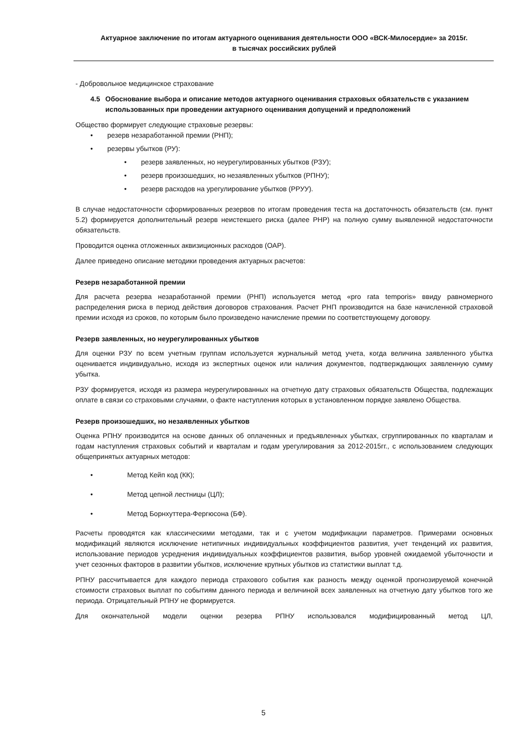Актуарное заключение по итогам актуарного оценивания деятельности ООО «ВСК-Милосердие» за 2015г.
в тысячах российских рублей
- Добровольное медицинское страхование
4.5 Обоснование выбора и описание методов актуарного оценивания страховых обязательств с указанием использованных при проведении актуарного оценивания допущений и предположений
Общество формирует следующие страховые резервы:
• резерв незаработанной премии (РНП);
• резервы убытков (РУ):
• резерв заявленных, но неурегулированных убытков (РЗУ);
• резерв произошедших, но незаявленных убытков (РПНУ);
• резерв расходов на урегулирование убытков (РРУУ).
В случае недостаточности сформированных резервов по итогам проведения теста на достаточность обязательств (см. пункт 5.2) формируется дополнительный резерв неистекшего риска (далее РНР) на полную сумму выявленной недостаточности обязательств.
Проводится оценка отложенных аквизиционных расходов (ОАР).
Далее приведено описание методики проведения актуарных расчетов:
Резерв незаработанной премии
Для расчета резерва незаработанной премии (РНП) используется метод «pro rata temporis» ввиду равномерного распределения риска в период действия договоров страхования. Расчет РНП производится на базе начисленной страховой премии исходя из сроков, по которым было произведено начисление премии по соответствующему договору.
Резерв заявленных, но неурегулированных убытков
Для оценки РЗУ по всем учетным группам используется журнальный метод учета, когда величина заявленного убытка оценивается индивидуально, исходя из экспертных оценок или наличия документов, подтверждающих заявленную сумму убытка.
РЗУ формируется, исходя из размера неурегулированных на отчетную дату страховых обязательств Общества, подлежащих оплате в связи со страховыми случаями, о факте наступления которых в установленном порядке заявлено Общества.
Резерв произошедших, но незаявленных убытков
Оценка РПНУ производится на основе данных об оплаченных и предъявленных убытках, сгруппированных по кварталам и годам наступления страховых событий и кварталам и годам урегулирования за 2012-2015гг., с использованием следующих общепринятых актуарных методов:
• Метод Кейп код (КК);
• Метод цепной лестницы (ЦЛ);
• Метод Борнхуттера-Фергюсона (БФ).
Расчеты проводятся как классическими методами, так и с учетом модификации параметров. Примерами основных модификаций являются исключение нетипичных индивидуальных коэффициентов развития, учет тенденций их развития, использование периодов усреднения индивидуальных коэффициентов развития, выбор уровней ожидаемой убыточности и учет сезонных факторов в развитии убытков, исключение крупных убытков из статистики выплат т.д.
РПНУ рассчитывается для каждого периода страхового события как разность между оценкой прогнозируемой конечной стоимости страховых выплат по событиям данного периода и величиной всех заявленных на отчетную дату убытков того же периода. Отрицательный РПНУ не формируется.
Для окончательной модели оценки резерва РПНУ использовался модифицированный метод ЦЛ,
5